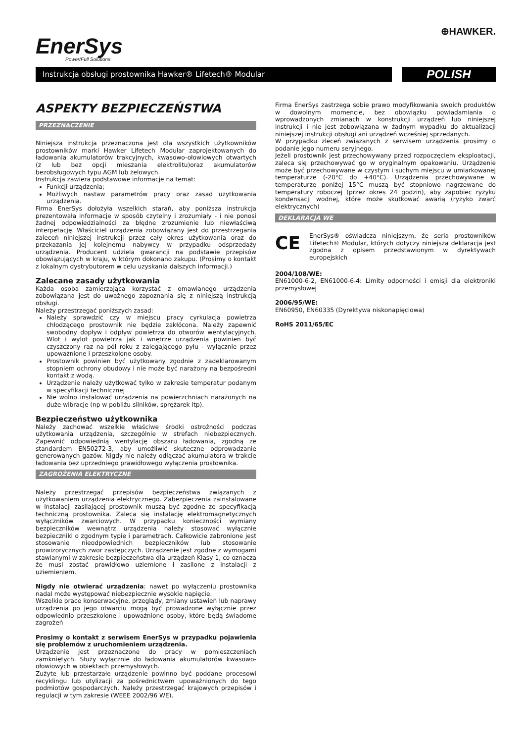EnerSys
Power/Full Solutions
⊕HAWKER.
Instrukcja obsługi prostownika Hawker® Lifetech® Modular
POLISH
ASPEKTY BEZPIECZEŃSTWA
PRZEZNACZENIE
Niniejsza instrukcja przeznaczona jest dla wszystkich użytkowników prostowników marki Hawker Lifetech Modular zaprojektowanych do ładowania akumulatorów trakcyjnych, kwasowo-ołowiowych otwartych (z lub bez opcji mieszania elektrolitu)oraz akumulatorów bezobsługowych typu AGM lub żelowych.
Instrukcja zawiera podstawowe informacje na temat:
Funkcji urządzenia;
Możliwych nastaw parametrów pracy oraz zasad użytkowania urządzenia.
Firma EnerSys dołożyła wszelkich starań, aby poniższa instrukcja prezentowała informacje w sposób czytelny i zrozumiały - i nie ponosi żadnej odpowiedzialności za błędne zrozumienie lub niewłaściwą interpetację. Właściciel urządzenia zobowiązany jest do przestrzegania zaleceń niniejszej instrukcji przez cały okres użytkowania oraz do przekazania jej kolejnemu nabywcy w przypadku odsprzedaży urządzenia. Producent udziela gwarancji na podstawie przepisów obowiązujących w kraju, w którym dokonano zakupu. (Prosimy o kontakt z lokalnym dystrybutorem w celu uzyskania dalszych informacji.)
Zalecane zasady użytkowania
Każda osoba zamierzająca korzystać z omawianego urządzenia zobowiązana jest do uważnego zapoznania się z niniejszą instrukcją obsługi.
Należy przestrzegać poniższych zasad:
Należy sprawdzić czy w miejscu pracy cyrkulacja powietrza chłodzącego prostownik nie będzie zakłócona. Należy zapewnić swobodny dopływ i odpływ powietrza do otworów wentylacyjnych. Wlot i wylot powietrza jak i wnętrze urządzenia powinien być czyszczony raz na pół roku z zalegającego pyłu - wyłącznie przez upoważnione i przeszkolone osoby.
Prostownik powinien być użytkowany zgodnie z zadeklarowanym stopniem ochrony obudowy i nie może być narażony na bezpośredni kontakt z wodą.
Urządzenie należy użytkować tylko w zakresie temperatur podanym w specyfikacji technicznej
Nie wolno instalować urządzenia na powierzchniach narażonych na duże wibracje (np w pobliżu silników, sprężarek itp).
Bezpieczeństwo użytkownika
Należy zachować wszelkie właściwe środki ostrożności podczas użytkowania urządzenia, szczególnie w strefach niebezpiecznych. Zapewnić odpowiednią wentylację obszaru ładowania, zgodną ze standardem EN50272-3, aby umożliwić skuteczne odprowadzanie generowanych gazów. Nigdy nie należy odłączać akumulatora w trakcie ładowania bez uprzedniego prawidłowego wyłączenia prostownika.
ZAGROŻENIA ELEKTRYCZNE
Należy przestrzegać przepisów bezpieczeństwa związanych z użytkowaniem urządzenia elektrycznego. Zabezpieczenia zainstalowane w instalacji zasilającej prostownik muszą być zgodne ze specyfikacją techniczną prostownika. Zaleca się instalację elektromagnetycznych wyłączników zwarciowych. W przypadku konieczności wymiany bezpieczników wewnątrz urządzenia należy stosować wyłącznie bezpieczniki o zgodnym typie i parametrach. Całkowicie zabronione jest stosowanie nieodpowiednich bezpieczników lub stosowanie prowizorycznych zwor zastępczych. Urządzenie jest zgodne z wymogami stawianymi w zakresie bezpieczeństwa dla urządzeń Klasy 1, co oznacza że musi zostać prawidłowo uziemione i zasilone z instalacji z uziemieniem.
Nigdy nie otwierać urządzenia: nawet po wyłączeniu prostownika nadal może występować niebezpiecznie wysokie napięcie.
Wszelkie prace konserwacyjne, przeglądy, zmiany ustawień lub naprawy urządzenia po jego otwarciu mogą być prowadzone wyłącznie przez odpowiednio przeszkolone i upoważnione osoby, które będą świadome zagrożeń
Prosimy o kontakt z serwisem EnerSys w przypadku pojawienia się problemów z uruchomieniem urządzenia.
Urządzenie jest przeznaczone do pracy w pomieszczeniach zamkniętych. Służy wyłącznie do ładowania akumulatorów kwasowo-ołowiowych w obiektach przemysłowych.
Zużyte lub przestarzałe urządzenie powinno być poddane procesowi recyklingu lub utylizacji za pośrednictwem upoważnionych do tego podmiotów gospodarczych. Należy przestrzegać krajowych przepisów i regulacji w tym zakresie (WEEE 2002/96 WE).
Firma EnerSys zastrzega sobie prawo modyfikowania swoich produktów w dowolnym momencie, bez obowiązku powiadamiania o wprowadzonych zmianach w konstrukcji urządzeń lub niniejszej instrukcji i nie jest zobowiązana w żadnym wypadku do aktualizacji niniejszej instrukcji obsługi ani urządzeń wcześniej sprzedanych.
W przypadku zleceń związanych z serwisem urządzenia prosimy o podanie jego numeru seryjnego.
Jeżeli prostownik jest przechowywany przed rozpoczęciem eksploatacji, zaleca się przechowywać go w oryginalnym opakowaniu. Urządzenie może być przechowywane w czystym i suchym miejscu w umiarkowanej temperaturze (-20°C do +40°C). Urządzenia przechowywane w temperaturze poniżej 15°C muszą być stopniowo nagrzewane do temperatury roboczej (przez okres 24 godzin), aby zapobiec ryzyku kondensacji wodnej, które może skutkować awarią (ryzyko zwarć elektrycznych)
DEKLARACJA WE
CE
EnerSys® oświadcza niniejszym, że seria prostowników Lifetech® Modular, których dotyczy niniejsza deklaracja jest zgodna z opisem przedstawionym w dyrektywach europejskich
2004/108/WE:
EN61000-6-2, EN61000-6-4: Limity odporności i emisji dla elektroniki przemysłowej
2006/95/WE:
EN60950, EN60335 (Dyrektywa niskonapięciowa)
RoHS 2011/65/EC